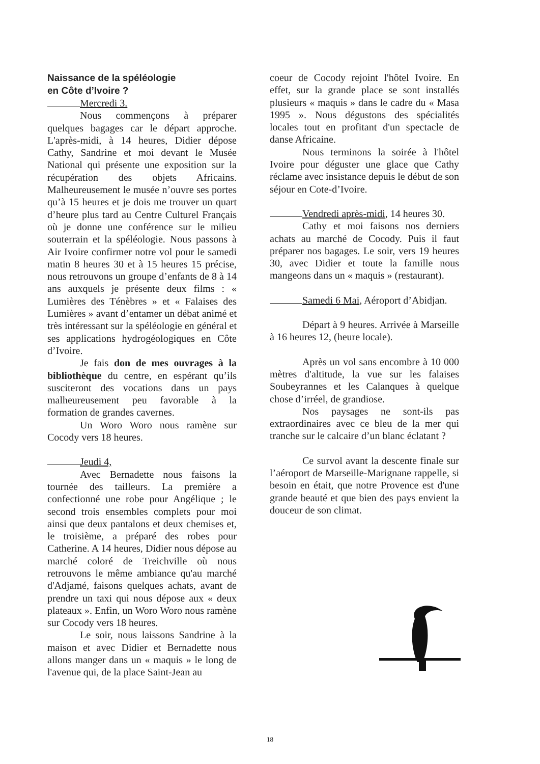Naissance de la spéléologie
en Côte d’Ivoire ?
Mercredi 3.
Nous commençons à préparer quelques bagages car le départ approche. L'après-midi, à 14 heures, Didier dépose Cathy, Sandrine et moi devant le Musée National qui présente une exposition sur la récupération des objets Africains. Malheureusement le musée n’ouvre ses portes qu’à 15 heures et je dois me trouver un quart d’heure plus tard au Centre Culturel Français où je donne une conférence sur le milieu souterrain et la spéléologie. Nous passons à Air Ivoire confirmer notre vol pour le samedi matin 8 heures 30 et à 15 heures 15 précise, nous retrouvons un groupe d’enfants de 8 à 14 ans auxquels je présente deux films : « Lumières des Ténèbres » et « Falaises des Lumières » avant d’entamer un débat animé et très intéressant sur la spéléologie en général et ses applications hydrogéologiques en Côte d’Ivoire.
Je fais don de mes ouvrages à la bibliothèque du centre, en espérant qu’ils susciteront des vocations dans un pays malheureusement peu favorable à la formation de grandes cavernes.
Un Woro Woro nous ramène sur Cocody vers 18 heures.
Jeudi 4,
Avec Bernadette nous faisons la tournée des tailleurs. La première a confectionné une robe pour Angélique ; le second trois ensembles complets pour moi ainsi que deux pantalons et deux chemises et, le troisième, a préparé des robes pour Catherine. A 14 heures, Didier nous dépose au marché coloré de Treichville où nous retrouvons le même ambiance qu'au marché d'Adjamé, faisons quelques achats, avant de prendre un taxi qui nous dépose aux « deux plateaux ». Enfin, un Woro Woro nous ramène sur Cocody vers 18 heures.
Le soir, nous laissons Sandrine à la maison et avec Didier et Bernadette nous allons manger dans un « maquis » le long de l'avenue qui, de la place Saint-Jean au
coeur de Cocody rejoint l'hôtel Ivoire. En effet, sur la grande place se sont installés plusieurs « maquis » dans le cadre du « Masa 1995 ». Nous dégustons des spécialités locales tout en profitant d'un spectacle de danse Africaine.
Nous terminons la soirée à l'hôtel Ivoire pour déguster une glace que Cathy réclame avec insistance depuis le début de son séjour en Cote-d’Ivoire.
Vendredi après-midi, 14 heures 30.
Cathy et moi faisons nos derniers achats au marché de Cocody. Puis il faut préparer nos bagages. Le soir, vers 19 heures 30, avec Didier et toute la famille nous mangeons dans un « maquis » (restaurant).
Samedi 6 Mai, Aéroport d’Abidjan.
Départ à 9 heures. Arrivée à Marseille à 16 heures 12, (heure locale).
Après un vol sans encombre à 10 000 mètres d'altitude, la vue sur les falaises Soubeyrannes et les Calanques à quelque chose d’irréel, de grandiose.
Nos paysages ne sont-ils pas extraordinaires avec ce bleu de la mer qui tranche sur le calcaire d’un blanc éclatant ?
Ce survol avant la descente finale sur l’aéroport de Marseille-Marignane rappelle, si besoin en était, que notre Provence est d'une grande beauté et que bien des pays envient la douceur de son climat.
18